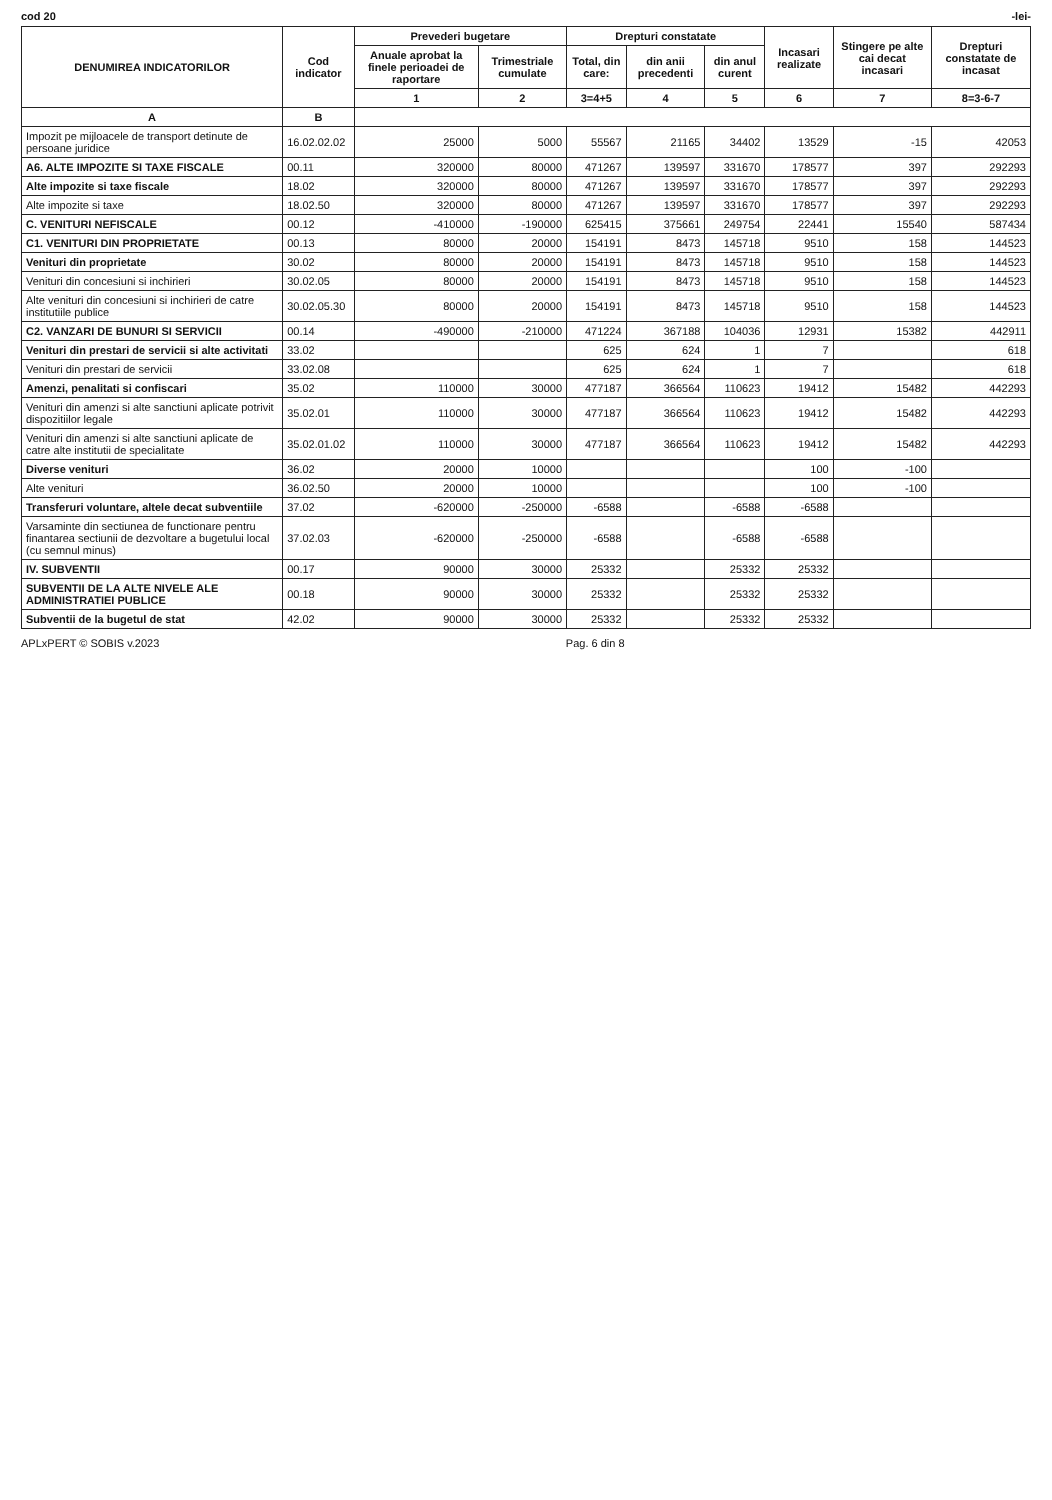cod 20 -lei-
| DENUMIREA INDICATORILOR | Cod indicator | Prevederi bugetare | | Drepturi constatate | | | Incasari realizate | Stingere pe alte cai decat incasari | Drepturi constatate de incasat |
| --- | --- | --- | --- | --- | --- | --- | --- | --- | --- |
| | | Anuale aprobat la finele perioadei de raportare | Trimestriale cumulate | Total, din care: | din anii precedenti | din anul curent | | | |
| | | 1 | 2 | 3=4+5 | 4 | 5 | 6 | 7 | 8=3-6-7 |
| A | B | | | | | | | | |
| Impozit pe mijloacele de transport detinute de persoane juridice | 16.02.02.02 | 25000 | 5000 | 55567 | 21165 | 34402 | 13529 | -15 | 42053 |
| A6. ALTE IMPOZITE SI TAXE FISCALE | 00.11 | 320000 | 80000 | 471267 | 139597 | 331670 | 178577 | 397 | 292293 |
| Alte impozite si taxe fiscale | 18.02 | 320000 | 80000 | 471267 | 139597 | 331670 | 178577 | 397 | 292293 |
| Alte impozite si taxe | 18.02.50 | 320000 | 80000 | 471267 | 139597 | 331670 | 178577 | 397 | 292293 |
| C. VENITURI NEFISCALE | 00.12 | -410000 | -190000 | 625415 | 375661 | 249754 | 22441 | 15540 | 587434 |
| C1. VENITURI DIN PROPRIETATE | 00.13 | 80000 | 20000 | 154191 | 8473 | 145718 | 9510 | 158 | 144523 |
| Venituri din proprietate | 30.02 | 80000 | 20000 | 154191 | 8473 | 145718 | 9510 | 158 | 144523 |
| Venituri din concesiuni si inchirieri | 30.02.05 | 80000 | 20000 | 154191 | 8473 | 145718 | 9510 | 158 | 144523 |
| Alte venituri din concesiuni si inchirieri de catre institutiile publice | 30.02.05.30 | 80000 | 20000 | 154191 | 8473 | 145718 | 9510 | 158 | 144523 |
| C2. VANZARI DE BUNURI SI SERVICII | 00.14 | -490000 | -210000 | 471224 | 367188 | 104036 | 12931 | 15382 | 442911 |
| Venituri din prestari de servicii si alte activitati | 33.02 | | | 625 | 624 | 1 | 7 | | 618 |
| Venituri din prestari de servicii | 33.02.08 | | | 625 | 624 | 1 | 7 | | 618 |
| Amenzi, penalitati si confiscari | 35.02 | 110000 | 30000 | 477187 | 366564 | 110623 | 19412 | 15482 | 442293 |
| Venituri din amenzi si alte sanctiuni aplicate potrivit dispozitiilor legale | 35.02.01 | 110000 | 30000 | 477187 | 366564 | 110623 | 19412 | 15482 | 442293 |
| Venituri din amenzi si alte sanctiuni aplicate de catre alte institutii de specialitate | 35.02.01.02 | 110000 | 30000 | 477187 | 366564 | 110623 | 19412 | 15482 | 442293 |
| Diverse venituri | 36.02 | 20000 | 10000 | | | | 100 | -100 | |
| Alte venituri | 36.02.50 | 20000 | 10000 | | | | 100 | -100 | |
| Transferuri voluntare, altele decat subventiile | 37.02 | -620000 | -250000 | -6588 | | -6588 | -6588 | | |
| Varsaminte din sectiunea de functionare pentru finantarea sectiunii de dezvoltare a bugetului local (cu semnul minus) | 37.02.03 | -620000 | -250000 | -6588 | | -6588 | -6588 | | |
| IV. SUBVENTII | 00.17 | 90000 | 30000 | 25332 | | 25332 | 25332 | | |
| SUBVENTII DE LA ALTE NIVELE ALE ADMINISTRATIEI PUBLICE | 00.18 | 90000 | 30000 | 25332 | | 25332 | 25332 | | |
| Subventii de la bugetul de stat | 42.02 | 90000 | 30000 | 25332 | | 25332 | 25332 | | |
APLxPERT © SOBIS v.2023 Pag. 6 din 8